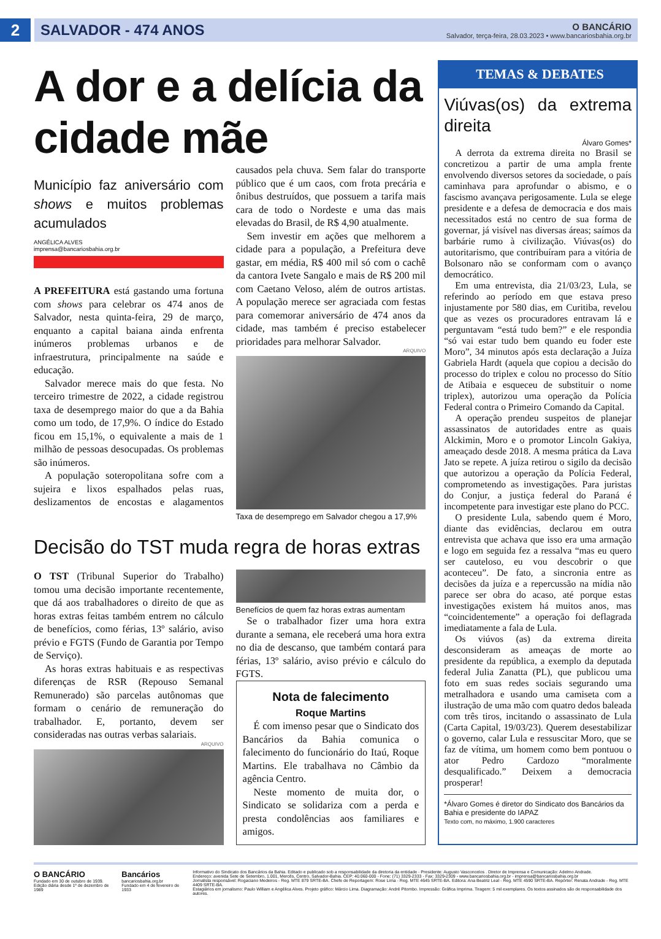2
SALVADOR - 474 ANOS
O BANCÁRIO
Salvador, terça-feira, 28.03.2023 • www.bancariosbahia.org.br
A dor e a delícia da cidade mãe
Município faz aniversário com shows e muitos problemas acumulados
ANGÉLICA ALVES
imprensa@bancariosbahia.org.br
A PREFEITURA está gastando uma fortuna com shows para celebrar os 474 anos de Salvador, nesta quinta-feira, 29 de março, enquanto a capital baiana ainda enfrenta inúmeros problemas urbanos e de infraestrutura, principalmente na saúde e educação.
Salvador merece mais do que festa. No terceiro trimestre de 2022, a cidade registrou taxa de desemprego maior do que a da Bahia como um todo, de 17,9%. O índice do Estado ficou em 15,1%, o equivalente a mais de 1 milhão de pessoas desocupadas. Os problemas são inúmeros.
A população soteropolitana sofre com a sujeira e lixos espalhados pelas ruas, deslizamentos de encostas e alagamentos causados pela chuva. Sem falar do transporte público que é um caos, com frota precária e ônibus destruídos, que possuem a tarifa mais cara de todo o Nordeste e uma das mais elevadas do Brasil, de R$ 4,90 atualmente.
Sem investir em ações que melhorem a cidade para a população, a Prefeitura deve gastar, em média, R$ 400 mil só com o cachê da cantora Ivete Sangalo e mais de R$ 200 mil com Caetano Veloso, além de outros artistas. A população merece ser agraciada com festas para comemorar aniversário de 474 anos da cidade, mas também é preciso estabelecer prioridades para melhorar Salvador.
ARQUIVO
Taxa de desemprego em Salvador chegou a 17,9%
Decisão do TST muda regra de horas extras
O TST (Tribunal Superior do Trabalho) tomou uma decisão importante recentemente, que dá aos trabalhadores o direito de que as horas extras feitas também entrem no cálculo de benefícios, como férias, 13º salário, aviso prévio e FGTS (Fundo de Garantia por Tempo de Serviço).
As horas extras habituais e as respectivas diferenças de RSR (Repouso Semanal Remunerado) são parcelas autônomas que formam o cenário de remuneração do trabalhador. E, portanto, devem ser consideradas nas outras verbas salariais.
ARQUIVO
Benefícios de quem faz horas extras aumentam
Se o trabalhador fizer uma hora extra durante a semana, ele receberá uma hora extra no dia de descanso, que também contará para férias, 13º salário, aviso prévio e cálculo do FGTS.
Nota de falecimento
Roque Martins
É com imenso pesar que o Sindicato dos Bancários da Bahia comunica o falecimento do funcionário do Itaú, Roque Martins. Ele trabalhava no Câmbio da agência Centro.
Neste momento de muita dor, o Sindicato se solidariza com a perda e presta condolências aos familiares e amigos.
TEMAS & DEBATES
Viúvas(os) da extrema direita
Álvaro Gomes*
A derrota da extrema direita no Brasil se concretizou a partir de uma ampla frente envolvendo diversos setores da sociedade, o país caminhava para aprofundar o abismo, e o fascismo avançava perigosamente. Lula se elege presidente e a defesa de democracia e dos mais necessitados está no centro de sua forma de governar, já visível nas diversas áreas; saímos da barbárie rumo à civilização. Viúvas(os) do autoritarismo, que contribuíram para a vitória de Bolsonaro não se conformam com o avanço democrático.
Em uma entrevista, dia 21/03/23, Lula, se referindo ao período em que estava preso injustamente por 580 dias, em Curitiba, revelou que as vezes os procuradores entravam lá e perguntavam “está tudo bem?” e ele respondia “só vai estar tudo bem quando eu foder este Moro”, 34 minutos após esta declaração a Juíza Gabriela Hardt (aquela que copiou a decisão do processo do triplex e colou no processo do Sítio de Atibaia e esqueceu de substituir o nome triplex), autorizou uma operação da Polícia Federal contra o Primeiro Comando da Capital.
A operação prendeu suspeitos de planejar assassinatos de autoridades entre as quais Alckimin, Moro e o promotor Lincoln Gakiya, ameaçado desde 2018. A mesma prática da Lava Jato se repete. A juíza retirou o sigilo da decisão que autorizou a operação da Polícia Federal, comprometendo as investigações. Para juristas do Conjur, a justiça federal do Paraná é incompetente para investigar este plano do PCC.
O presidente Lula, sabendo quem é Moro, diante das evidências, declarou em outra entrevista que achava que isso era uma armação e logo em seguida fez a ressalva “mas eu quero ser cauteloso, eu vou descobrir o que aconteceu”. De fato, a sincronia entre as decisões da juíza e a repercussão na mídia não parece ser obra do acaso, até porque estas investigações existem há muitos anos, mas “coincidentemente” a operação foi deflagrada imediatamente a fala de Lula.
Os viúvos (as) da extrema direita desconsideram as ameaças de morte ao presidente da república, a exemplo da deputada federal Julia Zanatta (PL), que publicou uma foto em suas redes sociais segurando uma metralhadora e usando uma camiseta com a ilustração de uma mão com quatro dedos baleada com três tiros, incitando o assassinato de Lula (Carta Capital, 19/03/23). Querem desestabilizar o governo, calar Lula e ressuscitar Moro, que se faz de vítima, um homem como bem pontuou o ator Pedro Cardozo “moralmente desqualificado.” Deixem a democracia prosperar!
*Álvaro Gomes é diretor do Sindicato dos Bancários da Bahia e presidente do IAPAZ
Texto com, no máximo, 1.900 caracteres
O BANCÁRIO
Fundado em 30 de outubro de 1939.
Edição diária desde 1º de dezembro de 1989
Bancários
bancariosbahia.org.br
Fundado em 4 de fevereiro de 1933
Informativo do Sindicato dos Bancários da Bahia. Editado e publicado sob a responsabilidade da diretoria da entidade - Presidente: Augusto Vasconcelos . Diretor de Imprensa e Comunicação: Adelmo Andrade.
Endereço: avenida Sete de Setembro, 1.001, Mercês, Centro, Salvador-Bahia. CEP: 40.060-000 - Fone: (71) 3329-2333 - Fax: 3329-2309 - www.bancariosbahia.org.br - imprensa@bancariosbahia.org.br
Jornalista responsável: Rogaciano Medeiros - Reg. MTE 879 SRTE-BA. Chefe de Reportagem: Rose Lima - Reg. MTE 4645 SRTE-BA. Editora: Ana Beatriz Leal - Reg. MTE 4590 SRTE-BA. Repórter: Renata Andrade - Reg. MTE 4409 SRTE-BA.
Estagiários em jornalismo: Paulo William e Angélica Alves. Projeto gráfico: Márcio Lima. Diagramação: André Pitombo. Impressão: Gráfica Imprima. Tiragem: 5 mil exemplares. Os textos assinados são de responsabilidade dos autores.